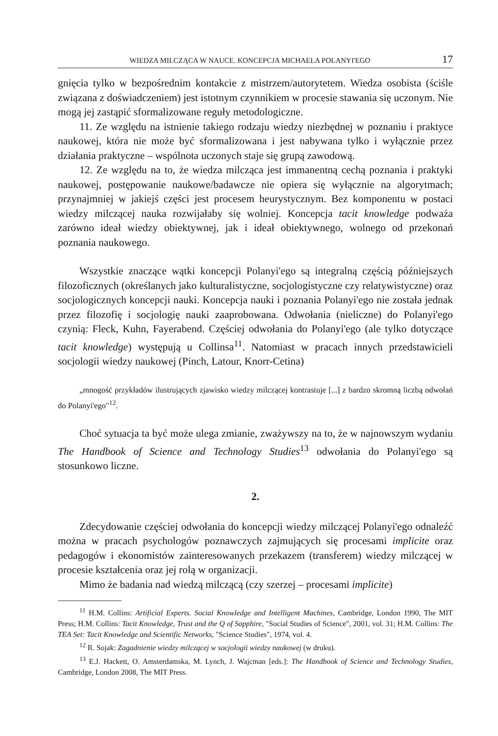WIEDZA MILCZĄCA W NAUCE. KONCEPCJA MICHAELA POLANYI'EGO 17
gnięcia tylko w bezpośrednim kontakcie z mistrzem/autorytetem. Wiedza osobista (ściśle związana z doświadczeniem) jest istotnym czynnikiem w procesie stawania się uczonym. Nie mogą jej zastąpić sformalizowane reguły metodologiczne.
11. Ze względu na istnienie takiego rodzaju wiedzy niezbędnej w poznaniu i praktyce naukowej, która nie może być sformalizowana i jest nabywana tylko i wyłącznie przez działania praktyczne – wspólnota uczonych staje się grupą zawodową.
12. Ze względu na to, że wiedza milcząca jest immanentną cechą poznania i praktyki naukowej, postępowanie naukowe/badawcze nie opiera się wyłącznie na algorytmach; przynajmniej w jakiejś części jest procesem heurystycznym. Bez komponentu w postaci wiedzy milczącej nauka rozwijałaby się wolniej. Koncepcja tacit knowledge podważa zarówno ideał wiedzy obiektywnej, jak i ideał obiektywnego, wolnego od przekonań poznania naukowego.
Wszystkie znaczące wątki koncepcji Polanyi'ego są integralną częścią późniejszych filozoficznych (określanych jako kulturalistyczne, socjologistyczne czy relatywistyczne) oraz socjologicznych koncepcji nauki. Koncepcja nauki i poznania Polanyi'ego nie została jednak przez filozofię i socjologię nauki zaaprobowana. Odwołania (nieliczne) do Polanyi'ego czynią: Fleck, Kuhn, Fayerabend. Częściej odwołania do Polanyi'ego (ale tylko dotyczące tacit knowledge) występują u Collinsa<sup>11</sup>. Natomiast w pracach innych przedstawicieli socjologii wiedzy naukowej (Pinch, Latour, Knorr-Cetina)
„mnogość przykładów ilustrujących zjawisko wiedzy milczącej kontrastuje [...] z bardzo skromną liczbą odwołań do Polanyi'ego"<sup>12</sup>.
Choć sytuacja ta być może ulega zmianie, zważywszy na to, że w najnowszym wydaniu The Handbook of Science and Technology Studies<sup>13</sup> odwołania do Polanyi'ego są stosunkowo liczne.
2.
Zdecydowanie częściej odwołania do koncepcji wiedzy milczącej Polanyi'ego odnaleźć można w pracach psychologów poznawczych zajmujących się procesami implicite oraz pedagogów i ekonomistów zainteresowanych przekazem (transferem) wiedzy milczącej w procesie kształcenia oraz jej rolą w organizacji.
Mimo że badania nad wiedzą milczącą (czy szerzej – procesami implicite)
<sup>11</sup> H.M. Collins: Artificial Experts. Social Knowledge and Intelligent Machines, Cambridge, London 1990, The MIT Press; H.M. Collins: Tacit Knowledge, Trust and the Q of Sapphire, "Social Studies of Science", 2001, vol. 31; H.M. Collins: The TEA Set: Tacit Knowledge and Scientific Networks, "Science Studies", 1974, vol. 4.
<sup>12</sup> R. Sojak: Zagadnienie wiedzy milczącej w socjologii wiedzy naukowej (w druku).
<sup>13</sup> E.J. Hackett, O. Amsterdamska, M. Lynch, J. Wajcman [eds.]: The Handbook of Science and Technology Studies, Cambridge, London 2008, The MIT Press.